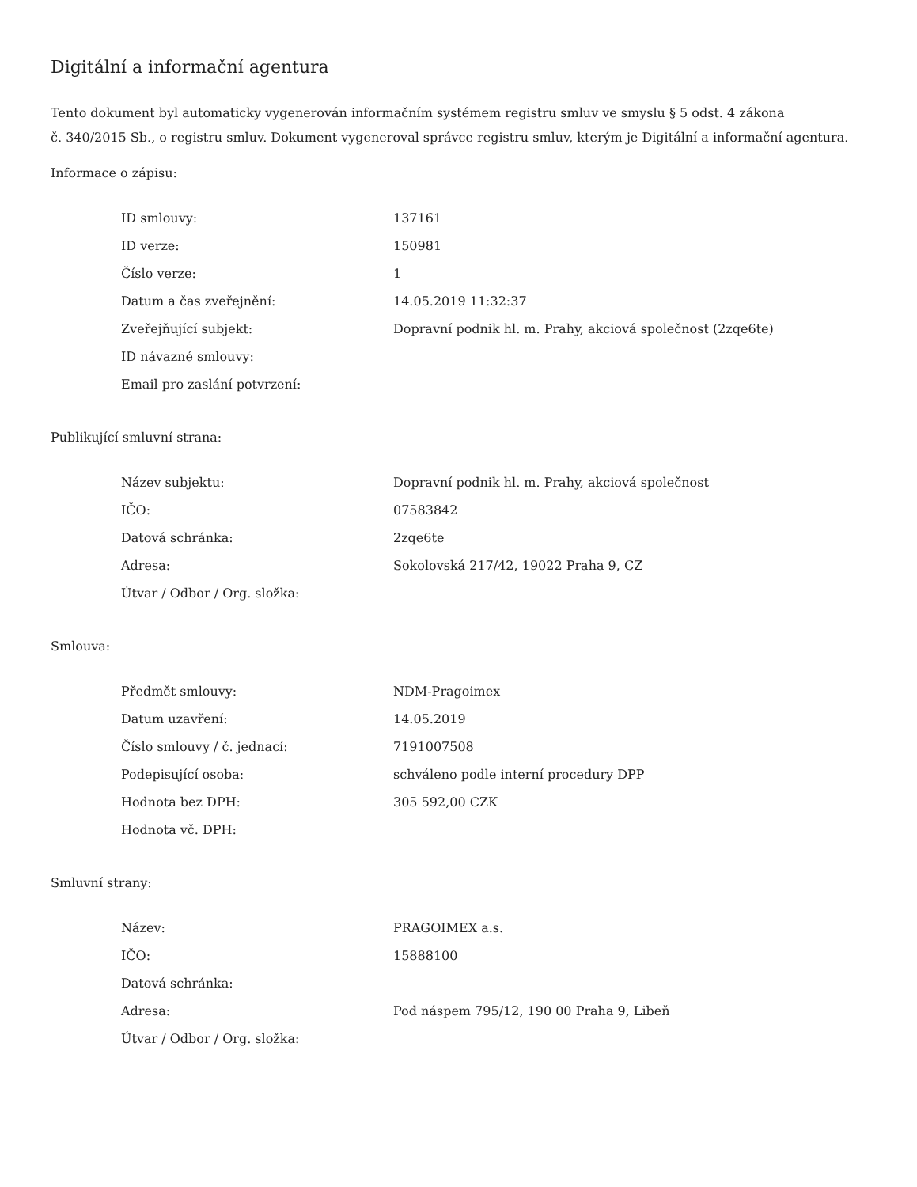Digitální a informační agentura
Tento dokument byl automaticky vygenerován informačním systémem registru smluv ve smyslu § 5 odst. 4 zákona
č. 340/2015 Sb., o registru smluv. Dokument vygeneroval správce registru smluv, kterým je Digitální a informační agentura.
Informace o zápisu:
| ID smlouvy: | 137161 |
| ID verze: | 150981 |
| Číslo verze: | 1 |
| Datum a čas zveřejnění: | 14.05.2019 11:32:37 |
| Zveřejňující subjekt: | Dopravní podnik hl. m. Prahy, akciová společnost (2zqe6te) |
| ID návazné smlouvy: | |
| Email pro zaslání potvrzení: | |
Publikující smluvní strana:
| Název subjektu: | Dopravní podnik hl. m. Prahy, akciová společnost |
| IČO: | 07583842 |
| Datová schránka: | 2zqe6te |
| Adresa: | Sokolovská 217/42, 19022 Praha 9, CZ |
| Útvar / Odbor / Org. složka: | |
Smlouva:
| Předmět smlouvy: | NDM-Pragoimex |
| Datum uzavření: | 14.05.2019 |
| Číslo smlouvy / č. jednací: | 7191007508 |
| Podepisující osoba: | schváleno podle interní procedury DPP |
| Hodnota bez DPH: | 305 592,00 CZK |
| Hodnota vč. DPH: | |
Smluvní strany:
| Název: | PRAGOIMEX a.s. |
| IČO: | 15888100 |
| Datová schránka: | |
| Adresa: | Pod náspem 795/12, 190 00 Praha 9, Libeň |
| Útvar / Odbor / Org. složka: | |